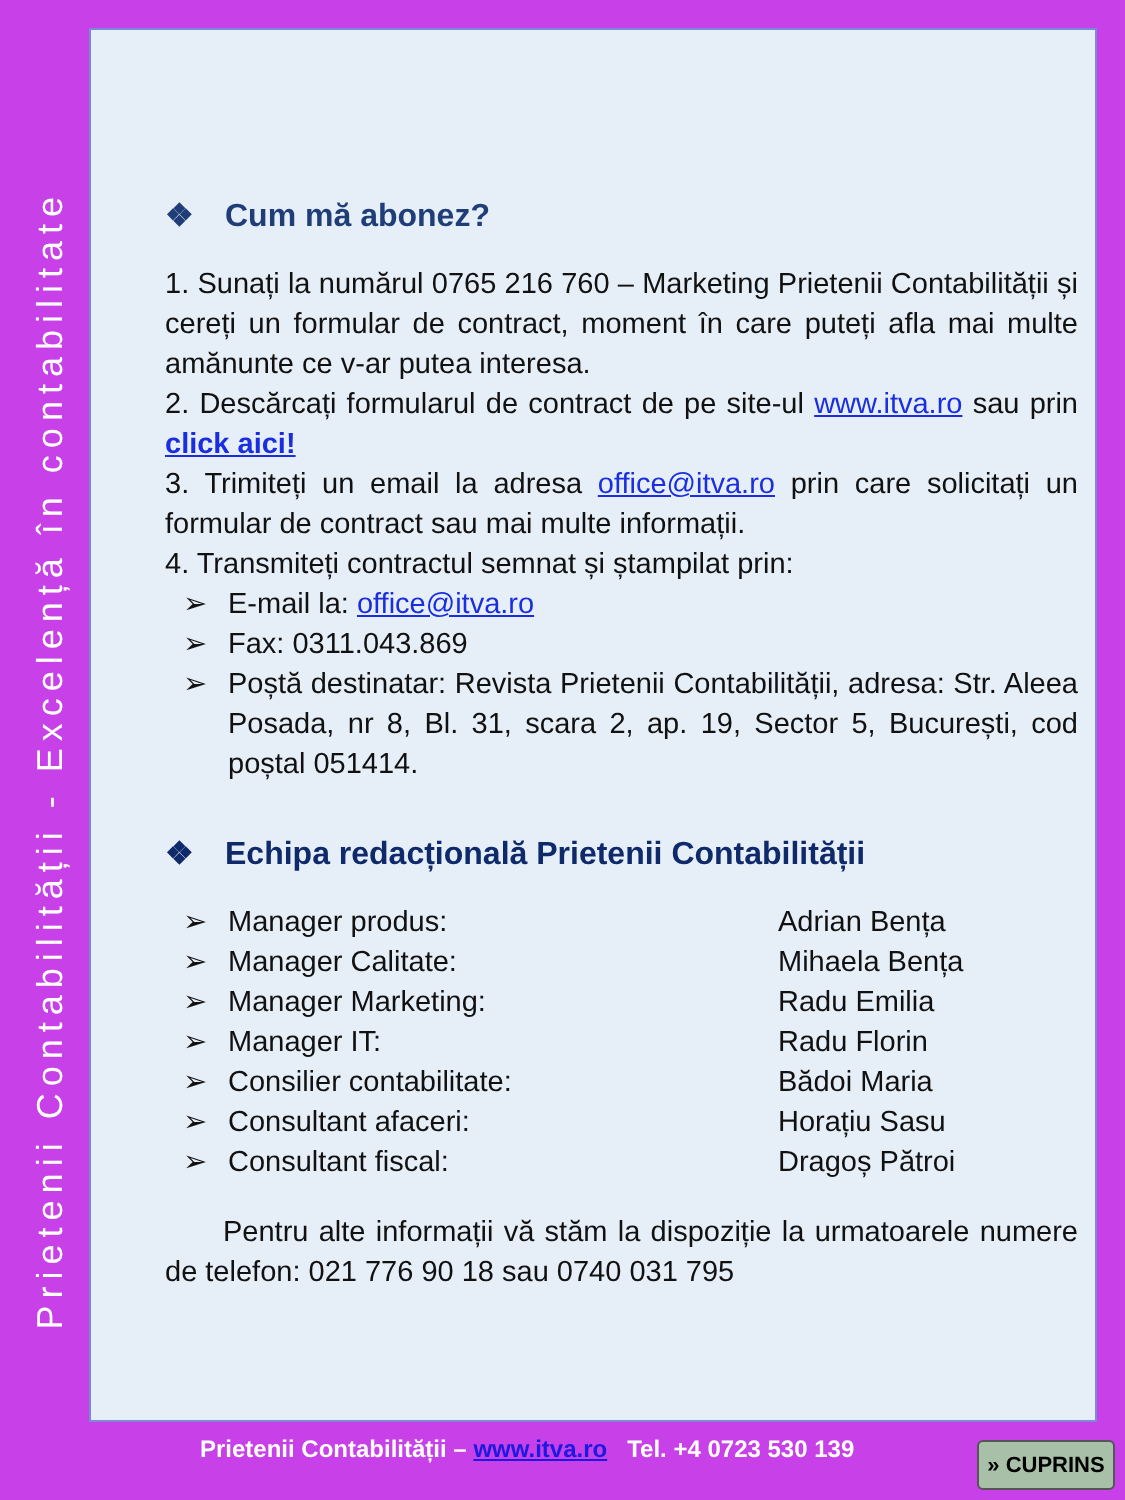Prietenii Contabilității - Excelență în contabilitate
❖ Cum mă abonez?
1. Sunați la numărul 0765 216 760 – Marketing Prietenii Contabilității și cereți un formular de contract, moment în care puteți afla mai multe amănunte ce v-ar putea interesa.
2. Descărcați formularul de contract de pe site-ul www.itva.ro sau prin click aici!
3. Trimiteți un email la adresa office@itva.ro prin care solicitați un formular de contract sau mai multe informații.
4. Transmiteți contractul semnat și ștampilat prin:
➢ E-mail la: office@itva.ro
➢ Fax: 0311.043.869
➢ Poștă destinatar: Revista Prietenii Contabilității, adresa: Str. Aleea Posada, nr 8, Bl. 31, scara 2, ap. 19, Sector 5, București, cod poștal 051414.
❖ Echipa redacțională Prietenii Contabilității
➢ Manager produs: Adrian Bența
➢ Manager Calitate: Mihaela Bența
➢ Manager Marketing: Radu Emilia
➢ Manager IT: Radu Florin
➢ Consilier contabilitate: Bădoi Maria
➢ Consultant afaceri: Horațiu Sasu
➢ Consultant fiscal: Dragoș Pătroi
Pentru alte informații vă stăm la dispoziție la urmatoarele numere de telefon: 021 776 90 18 sau 0740 031 795
Prietenii Contabilității – www.itva.ro Tel. +4 0723 530 139
» CUPRINS